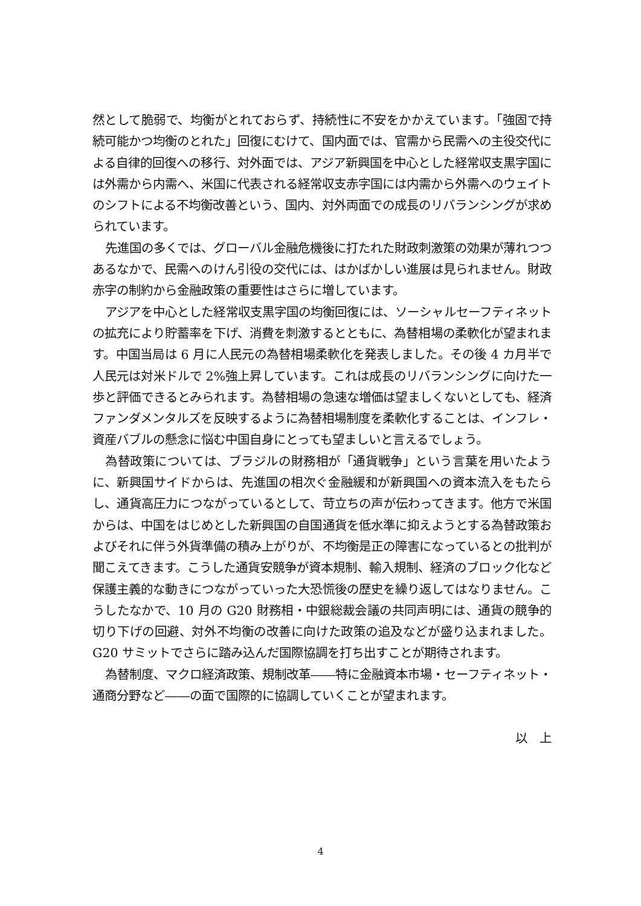然として脆弱で、均衡がとれておらず、持続性に不安をかかえています。「強固で持続可能かつ均衡のとれた」回復にむけて、国内面では、官需から民需への主役交代による自律的回復への移行、対外面では、アジア新興国を中心とした経常収支黒字国には外需から内需へ、米国に代表される経常収支赤字国には内需から外需へのウェイトのシフトによる不均衡改善という、国内、対外両面での成長のリバランシングが求められています。
先進国の多くでは、グローバル金融危機後に打たれた財政刺激策の効果が薄れつつあるなかで、民需へのけん引役の交代には、はかばかしい進展は見られません。財政赤字の制約から金融政策の重要性はさらに増しています。
アジアを中心とした経常収支黒字国の均衡回復には、ソーシャルセーフティネットの拡充により貯蓄率を下げ、消費を刺激するとともに、為替相場の柔軟化が望まれます。中国当局は 6 月に人民元の為替相場柔軟化を発表しました。その後 4 カ月半で人民元は対米ドルで 2%強上昇しています。これは成長のリバランシングに向けた一歩と評価できるとみられます。為替相場の急速な増価は望ましくないとしても、経済ファンダメンタルズを反映するように為替相場制度を柔軟化することは、インフレ・資産バブルの懸念に悩む中国自身にとっても望ましいと言えるでしょう。
為替政策については、ブラジルの財務相が「通貨戦争」という言葉を用いたように、新興国サイドからは、先進国の相次ぐ金融緩和が新興国への資本流入をもたらし、通貨高圧力につながっているとして、苛立ちの声が伝わってきます。他方で米国からは、中国をはじめとした新興国の自国通貨を低水準に抑えようとする為替政策およびそれに伴う外貨準備の積み上がりが、不均衡是正の障害になっているとの批判が聞こえてきます。こうした通貨安競争が資本規制、輸入規制、経済のブロック化など保護主義的な動きにつながっていった大恐慌後の歴史を繰り返してはなりません。こうしたなかで、10 月の G20 財務相・中銀総裁会議の共同声明には、通貨の競争的切り下げの回避、対外不均衡の改善に向けた政策の追及などが盛り込まれました。G20 サミットでさらに踏み込んだ国際協調を打ち出すことが期待されます。
為替制度、マクロ経済政策、規制改革――特に金融資本市場・セーフティネット・通商分野など――の面で国際的に協調していくことが望まれます。
以　上
4